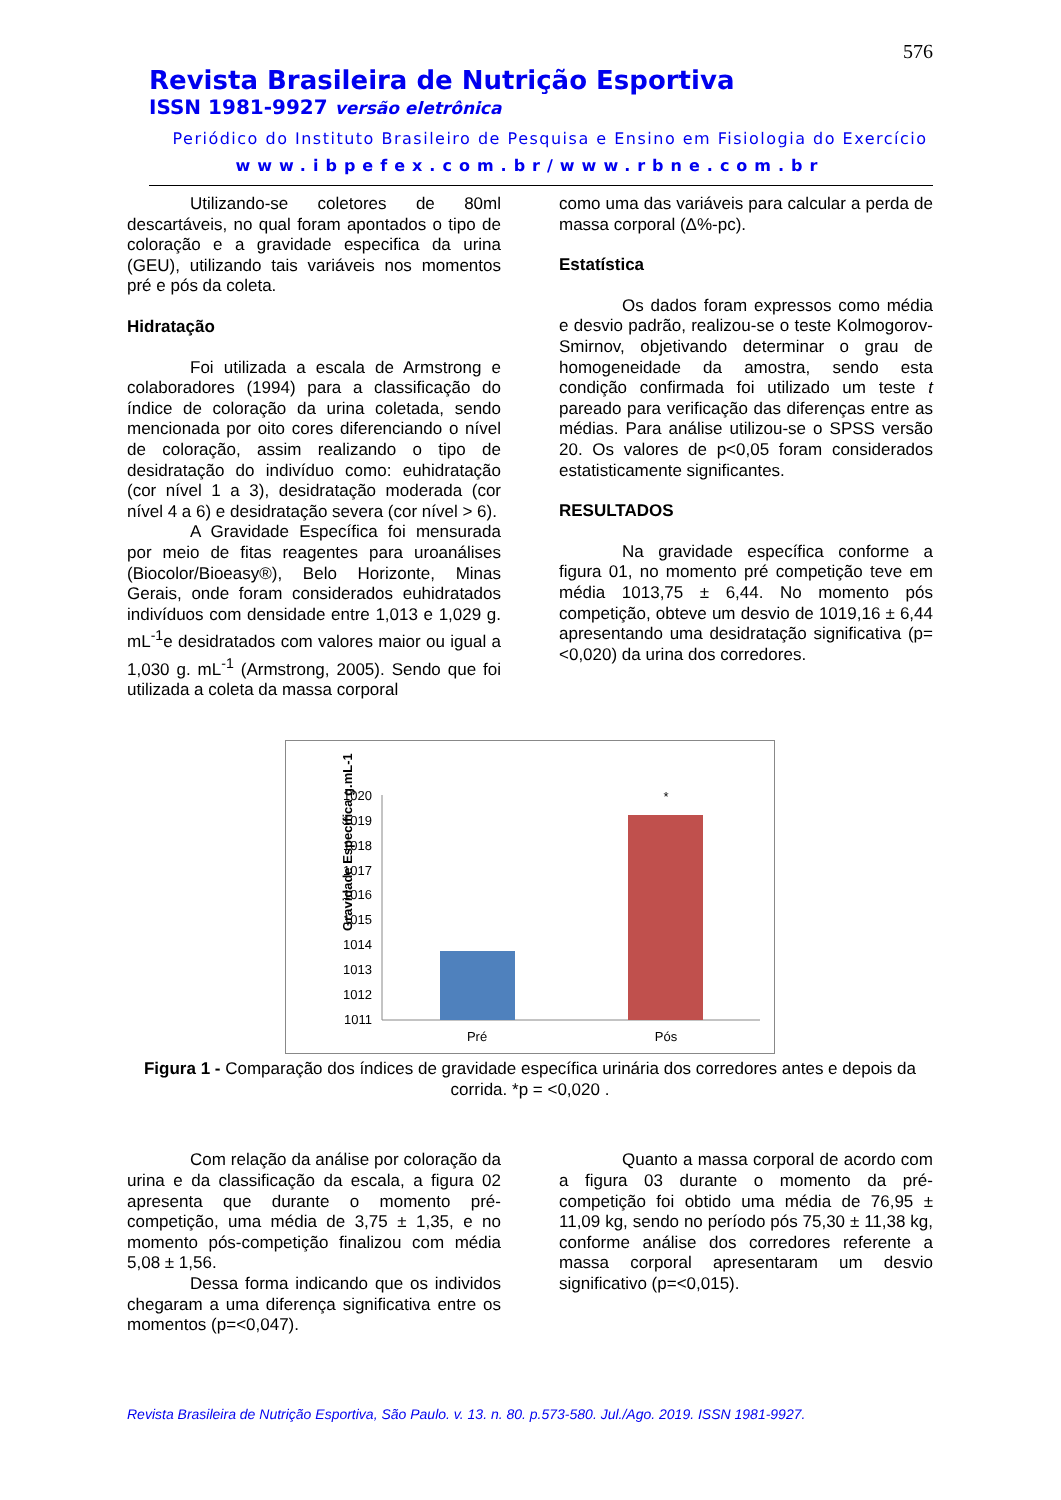576
Revista Brasileira de Nutrição Esportiva
ISSN 1981-9927 versão eletrônica
Periódico do Instituto Brasileiro de Pesquisa e Ensino em Fisiologia do Exercício
www.ibpefex.com.br/www.rbne.com.br
Utilizando-se coletores de 80ml descartáveis, no qual foram apontados o tipo de coloração e a gravidade especifica da urina (GEU), utilizando tais variáveis nos momentos pré e pós da coleta.
Hidratação
Foi utilizada a escala de Armstrong e colaboradores (1994) para a classificação do índice de coloração da urina coletada, sendo mencionada por oito cores diferenciando o nível de coloração, assim realizando o tipo de desidratação do indivíduo como: euhidratação (cor nível 1 a 3), desidratação moderada (cor nível 4 a 6) e desidratação severa (cor nível > 6).
A Gravidade Específica foi mensurada por meio de fitas reagentes para uroanálises (Biocolor/Bioeasy®), Belo Horizonte, Minas Gerais, onde foram considerados euhidratados indivíduos com densidade entre 1,013 e 1,029 g. mL<sup>-1</sup>e desidratados com valores maior ou igual a 1,030 g. mL<sup>-1</sup> (Armstrong, 2005). Sendo que foi utilizada a coleta da massa corporal
como uma das variáveis para calcular a perda de massa corporal (Δ%-pc).
Estatística
Os dados foram expressos como média e desvio padrão, realizou-se o teste Kolmogorov-Smirnov, objetivando determinar o grau de homogeneidade da amostra, sendo esta condição confirmada foi utilizado um teste t pareado para verificação das diferenças entre as médias. Para análise utilizou-se o SPSS versão 20. Os valores de p<0,05 foram considerados estatisticamente significantes.
RESULTADOS
Na gravidade específica conforme a figura 01, no momento pré competição teve em média 1013,75 ± 6,44. No momento pós competição, obteve um desvio de 1019,16 ± 6,44 apresentando uma desidratação significativa (p=<0,020) da urina dos corredores.
Gravidade Específica g.mL-1
1020
1019
1018
1017
1016
1015
1014
1013
1012
1011
*
Pré
Pós
Figura 1 - Comparação dos índices de gravidade específica urinária dos corredores antes e depois da corrida. *p = <0,020 .
Com relação da análise por coloração da urina e da classificação da escala, a figura 02 apresenta que durante o momento pré-competição, uma média de 3,75 ± 1,35, e no momento pós-competição finalizou com média 5,08 ± 1,56.
Dessa forma indicando que os individos chegaram a uma diferença significativa entre os momentos (p=<0,047).
Quanto a massa corporal de acordo com a figura 03 durante o momento da pré-competição foi obtido uma média de 76,95 ± 11,09 kg, sendo no período pós 75,30 ± 11,38 kg, conforme análise dos corredores referente a massa corporal apresentaram um desvio significativo (p=<0,015).
Revista Brasileira de Nutrição Esportiva, São Paulo. v. 13. n. 80. p.573-580. Jul./Ago. 2019. ISSN 1981-9927.